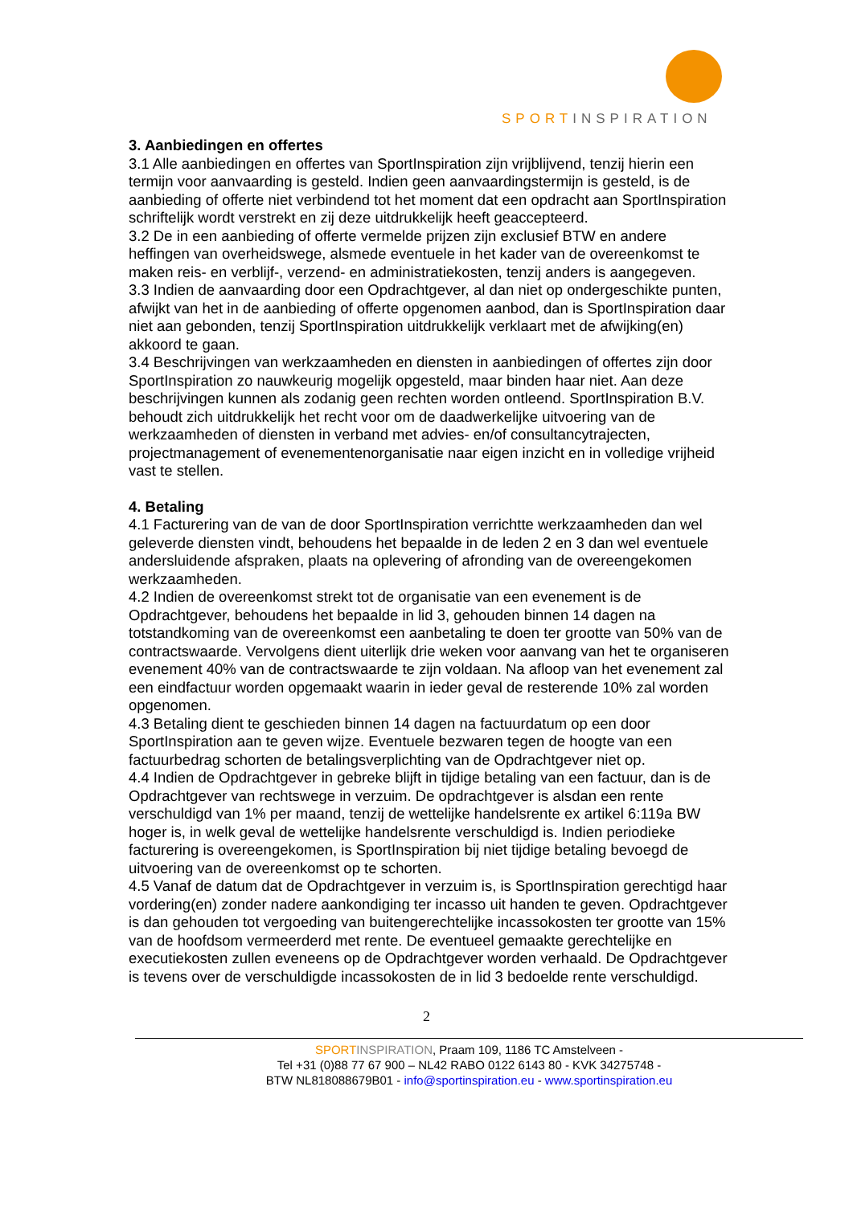SPORTINSPIRATION
3. Aanbiedingen en offertes
3.1 Alle aanbiedingen en offertes van SportInspiration zijn vrijblijvend, tenzij hierin een termijn voor aanvaarding is gesteld. Indien geen aanvaardingstermijn is gesteld, is de aanbieding of offerte niet verbindend tot het moment dat een opdracht aan SportInspiration schriftelijk wordt verstrekt en zij deze uitdrukkelijk heeft geaccepteerd.
3.2 De in een aanbieding of offerte vermelde prijzen zijn exclusief BTW en andere heffingen van overheidswege, alsmede eventuele in het kader van de overeenkomst te maken reis- en verblijf-, verzend- en administratiekosten, tenzij anders is aangegeven.
3.3 Indien de aanvaarding door een Opdrachtgever, al dan niet op ondergeschikte punten, afwijkt van het in de aanbieding of offerte opgenomen aanbod, dan is SportInspiration daar niet aan gebonden, tenzij SportInspiration uitdrukkelijk verklaart met de afwijking(en) akkoord te gaan.
3.4 Beschrijvingen van werkzaamheden en diensten in aanbiedingen of offertes zijn door SportInspiration zo nauwkeurig mogelijk opgesteld, maar binden haar niet. Aan deze beschrijvingen kunnen als zodanig geen rechten worden ontleend. SportInspiration B.V. behoudt zich uitdrukkelijk het recht voor om de daadwerkelijke uitvoering van de werkzaamheden of diensten in verband met advies- en/of consultancytrajecten, projectmanagement of evenementenorganisatie naar eigen inzicht en in volledige vrijheid vast te stellen.
4. Betaling
4.1 Facturering van de van de door SportInspiration verrichtte werkzaamheden dan wel geleverde diensten vindt, behoudens het bepaalde in de leden 2 en 3 dan wel eventuele andersluidende afspraken, plaats na oplevering of afronding van de overeengekomen werkzaamheden.
4.2 Indien de overeenkomst strekt tot de organisatie van een evenement is de Opdrachtgever, behoudens het bepaalde in lid 3, gehouden binnen 14 dagen na totstandkoming van de overeenkomst een aanbetaling te doen ter grootte van 50% van de contractswaarde. Vervolgens dient uiterlijk drie weken voor aanvang van het te organiseren evenement 40% van de contractswaarde te zijn voldaan. Na afloop van het evenement zal een eindfactuur worden opgemaakt waarin in ieder geval de resterende 10% zal worden opgenomen.
4.3 Betaling dient te geschieden binnen 14 dagen na factuurdatum op een door SportInspiration aan te geven wijze. Eventuele bezwaren tegen de hoogte van een factuurbedrag schorten de betalingsverplichting van de Opdrachtgever niet op.
4.4 Indien de Opdrachtgever in gebreke blijft in tijdige betaling van een factuur, dan is de Opdrachtgever van rechtswege in verzuim. De opdrachtgever is alsdan een rente verschuldigd van 1% per maand, tenzij de wettelijke handelsrente ex artikel 6:119a BW hoger is, in welk geval de wettelijke handelsrente verschuldigd is. Indien periodieke facturering is overeengekomen, is SportInspiration bij niet tijdige betaling bevoegd de uitvoering van de overeenkomst op te schorten.
4.5 Vanaf de datum dat de Opdrachtgever in verzuim is, is SportInspiration gerechtigd haar vordering(en) zonder nadere aankondiging ter incasso uit handen te geven. Opdrachtgever is dan gehouden tot vergoeding van buitengerechtelijke incassokosten ter grootte van 15% van de hoofdsom vermeerderd met rente. De eventueel gemaakte gerechtelijke en executiekosten zullen eveneens op de Opdrachtgever worden verhaald. De Opdrachtgever is tevens over de verschuldigde incassokosten de in lid 3 bedoelde rente verschuldigd.
2
SPORT INSPIRATION, Praam 109, 1186 TC Amstelveen -
Tel +31 (0)88 77 67 900 – NL42 RABO 0122 6143 80 - KVK 34275748 -
BTW NL818088679B01 - info@sportinspiration.eu - www.sportinspiration.eu